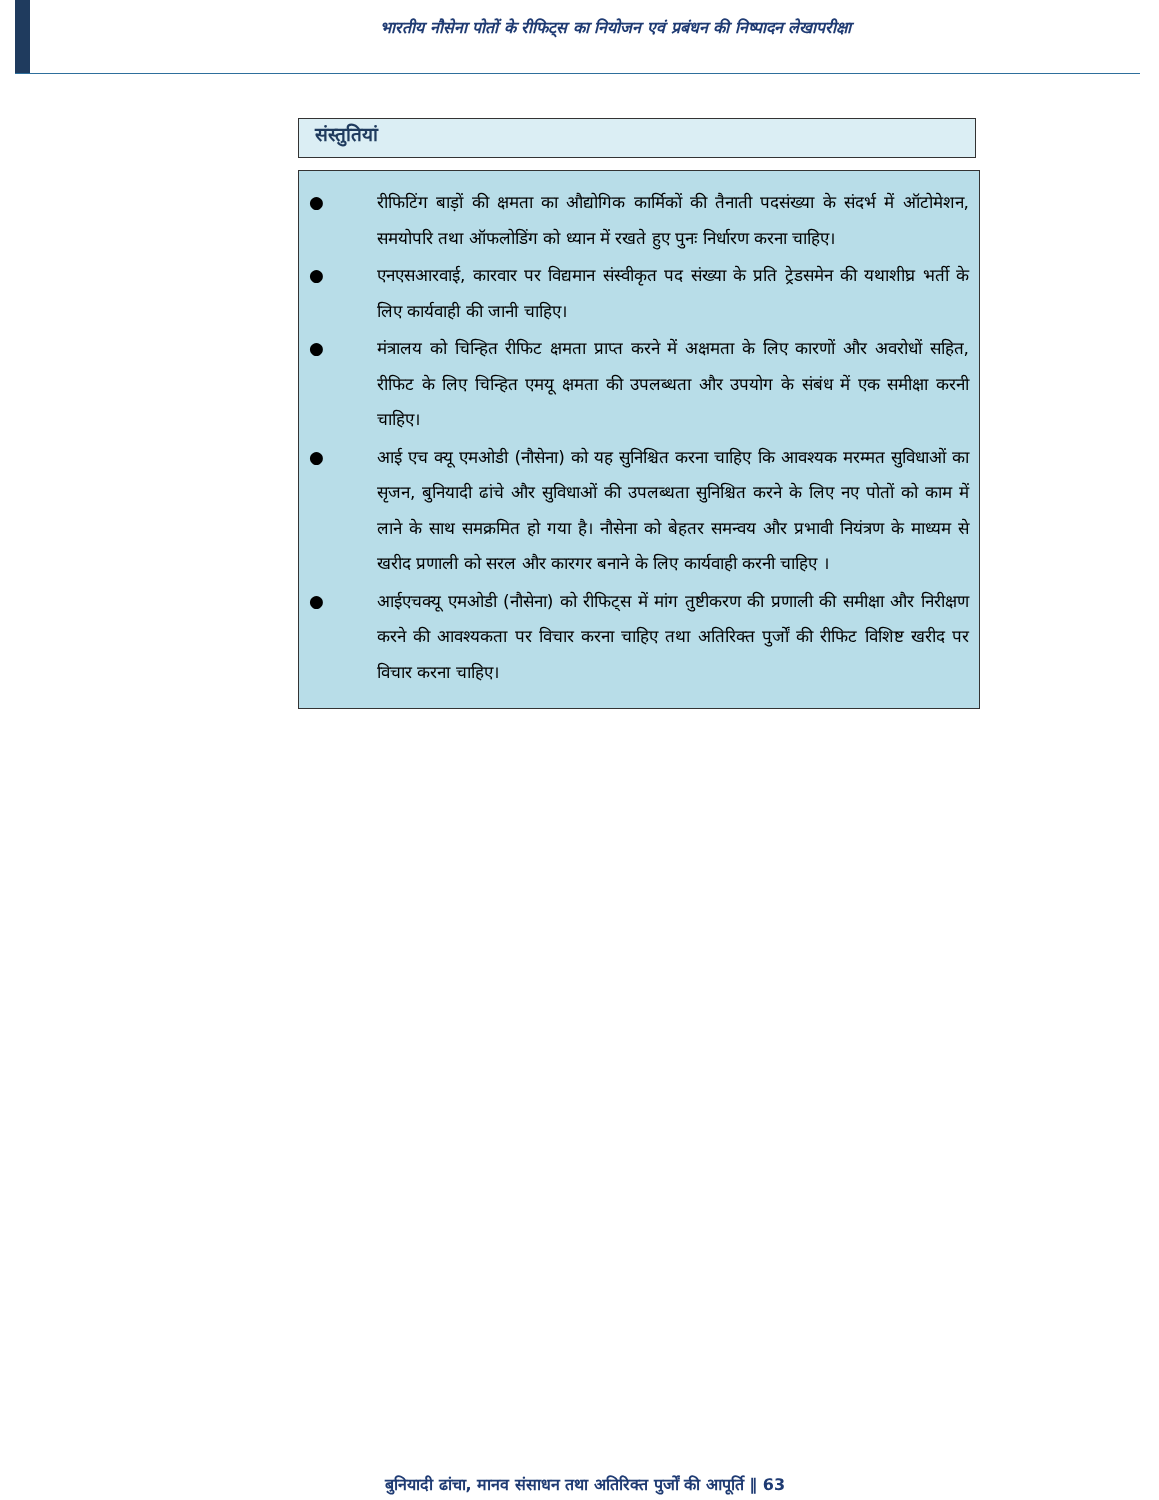भारतीय नौसेना पोतों के रीफिट्स का नियोजन एवं प्रबंधन की निष्पादन लेखापरीक्षा
संस्तुतियां
● रीफिटिंग बाड़ों की क्षमता का औद्योगिक कार्मिकों की तैनाती पदसंख्या के संदर्भ में ऑटोमेशन, समयोपरि तथा ऑफलोडिंग को ध्यान में रखते हुए पुनः निर्धारण करना चाहिए।
● एनएसआरवाई, कारवार पर विद्यमान संस्वीकृत पद संख्या के प्रति ट्रेडसमेन की यथाशीघ्र भर्ती के लिए कार्यवाही की जानी चाहिए।
● मंत्रालय को चिन्हित रीफिट क्षमता प्राप्त करने में अक्षमता के लिए कारणों और अवरोधों सहित, रीफिट के लिए चिन्हित एमयू क्षमता की उपलब्धता और उपयोग के संबंध में एक समीक्षा करनी चाहिए।
● आई एच क्यू एमओडी (नौसेना) को यह सुनिश्चित करना चाहिए कि आवश्यक मरम्मत सुविधाओं का सृजन, बुनियादी ढांचे और सुविधाओं की उपलब्धता सुनिश्चित करने के लिए नए पोतों को काम में लाने के साथ समक्रमित हो गया है। नौसेना को बेहतर समन्वय और प्रभावी नियंत्रण के माध्यम से खरीद प्रणाली को सरल और कारगर बनाने के लिए कार्यवाही करनी चाहिए ।
● आईएचक्यू एमओडी (नौसेना) को रीफिट्स में मांग तुष्टीकरण की प्रणाली की समीक्षा और निरीक्षण करने की आवश्यकता पर विचार करना चाहिए तथा अतिरिक्त पुर्जों की रीफिट विशिष्ट खरीद पर विचार करना चाहिए।
बुनियादी ढांचा, मानव संसाधन तथा अतिरिक्त पुर्जों की आपूर्ति ‖ 63